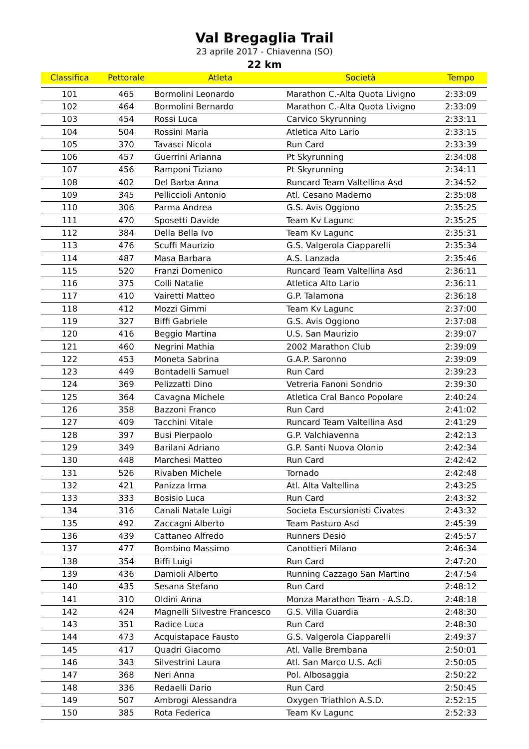Val Bregaglia Trail
23 aprile 2017 - Chiavenna (SO)
22 km
| Classifica | Pettorale | Atleta | Società | Tempo |
| --- | --- | --- | --- | --- |
| 101 | 465 | Bormolini Leonardo | Marathon C.-Alta Quota Livigno | 2:33:09 |
| 102 | 464 | Bormolini Bernardo | Marathon C.-Alta Quota Livigno | 2:33:09 |
| 103 | 454 | Rossi Luca | Carvico Skyrunning | 2:33:11 |
| 104 | 504 | Rossini Maria | Atletica Alto Lario | 2:33:15 |
| 105 | 370 | Tavasci Nicola | Run Card | 2:33:39 |
| 106 | 457 | Guerrini Arianna | Pt Skyrunning | 2:34:08 |
| 107 | 456 | Ramponi Tiziano | Pt Skyrunning | 2:34:11 |
| 108 | 402 | Del Barba Anna | Runcard Team Valtellina Asd | 2:34:52 |
| 109 | 345 | Pelliccioli Antonio | Atl. Cesano Maderno | 2:35:08 |
| 110 | 306 | Parma Andrea | G.S. Avis Oggiono | 2:35:25 |
| 111 | 470 | Sposetti Davide | Team Kv Lagunc | 2:35:25 |
| 112 | 384 | Della Bella Ivo | Team Kv Lagunc | 2:35:31 |
| 113 | 476 | Scuffi Maurizio | G.S. Valgerola Ciapparelli | 2:35:34 |
| 114 | 487 | Masa Barbara | A.S. Lanzada | 2:35:46 |
| 115 | 520 | Franzi Domenico | Runcard Team Valtellina Asd | 2:36:11 |
| 116 | 375 | Colli Natalie | Atletica Alto Lario | 2:36:11 |
| 117 | 410 | Vairetti Matteo | G.P. Talamona | 2:36:18 |
| 118 | 412 | Mozzi Gimmi | Team Kv Lagunc | 2:37:00 |
| 119 | 327 | Biffi Gabriele | G.S. Avis Oggiono | 2:37:08 |
| 120 | 416 | Beggio Martina | U.S. San Maurizio | 2:39:07 |
| 121 | 460 | Negrini Mathia | 2002 Marathon Club | 2:39:09 |
| 122 | 453 | Moneta Sabrina | G.A.P. Saronno | 2:39:09 |
| 123 | 449 | Bontadelli Samuel | Run Card | 2:39:23 |
| 124 | 369 | Pelizzatti Dino | Vetreria Fanoni Sondrio | 2:39:30 |
| 125 | 364 | Cavagna Michele | Atletica Cral Banco Popolare | 2:40:24 |
| 126 | 358 | Bazzoni Franco | Run Card | 2:41:02 |
| 127 | 409 | Tacchini Vitale | Runcard Team Valtellina Asd | 2:41:29 |
| 128 | 397 | Busi Pierpaolo | G.P. Valchiavenna | 2:42:13 |
| 129 | 349 | Barilani Adriano | G.P. Santi Nuova Olonio | 2:42:34 |
| 130 | 448 | Marchesi Matteo | Run Card | 2:42:42 |
| 131 | 526 | Rivaben Michele | Tornado | 2:42:48 |
| 132 | 421 | Panizza Irma | Atl. Alta Valtellina | 2:43:25 |
| 133 | 333 | Bosisio Luca | Run Card | 2:43:32 |
| 134 | 316 | Canali Natale Luigi | Societa Escursionisti Civates | 2:43:32 |
| 135 | 492 | Zaccagni Alberto | Team Pasturo Asd | 2:45:39 |
| 136 | 439 | Cattaneo Alfredo | Runners Desio | 2:45:57 |
| 137 | 477 | Bombino Massimo | Canottieri Milano | 2:46:34 |
| 138 | 354 | Biffi Luigi | Run Card | 2:47:20 |
| 139 | 436 | Damioli Alberto | Running Cazzago San Martino | 2:47:54 |
| 140 | 435 | Sesana Stefano | Run Card | 2:48:12 |
| 141 | 310 | Oldini Anna | Monza Marathon Team - A.S.D. | 2:48:18 |
| 142 | 424 | Magnelli Silvestre Francesco | G.S. Villa Guardia | 2:48:30 |
| 143 | 351 | Radice Luca | Run Card | 2:48:30 |
| 144 | 473 | Acquistapace Fausto | G.S. Valgerola Ciapparelli | 2:49:37 |
| 145 | 417 | Quadri Giacomo | Atl. Valle Brembana | 2:50:01 |
| 146 | 343 | Silvestrini Laura | Atl. San Marco U.S. Acli | 2:50:05 |
| 147 | 368 | Neri Anna | Pol. Albosaggia | 2:50:22 |
| 148 | 336 | Redaelli Dario | Run Card | 2:50:45 |
| 149 | 507 | Ambrogi Alessandra | Oxygen Triathlon A.S.D. | 2:52:15 |
| 150 | 385 | Rota Federica | Team Kv Lagunc | 2:52:33 |